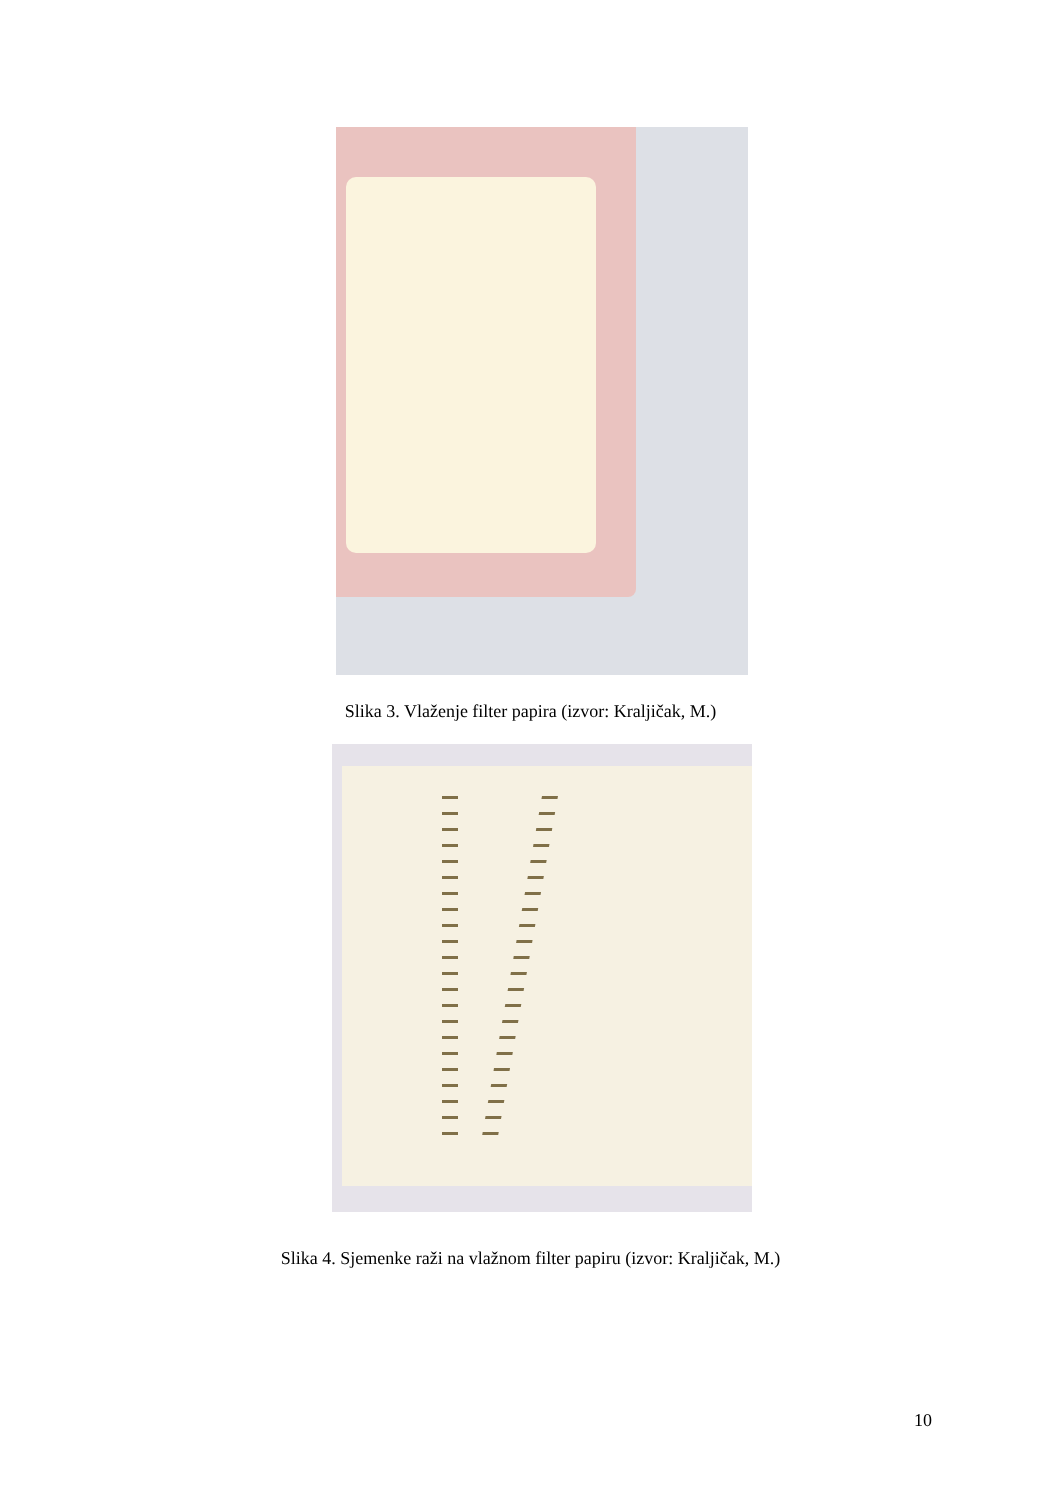Slika 3. Vlaženje filter papira (izvor: Kraljičak, M.)
Slika 4. Sjemenke raži na vlažnom filter papiru (izvor: Kraljičak, M.)
10